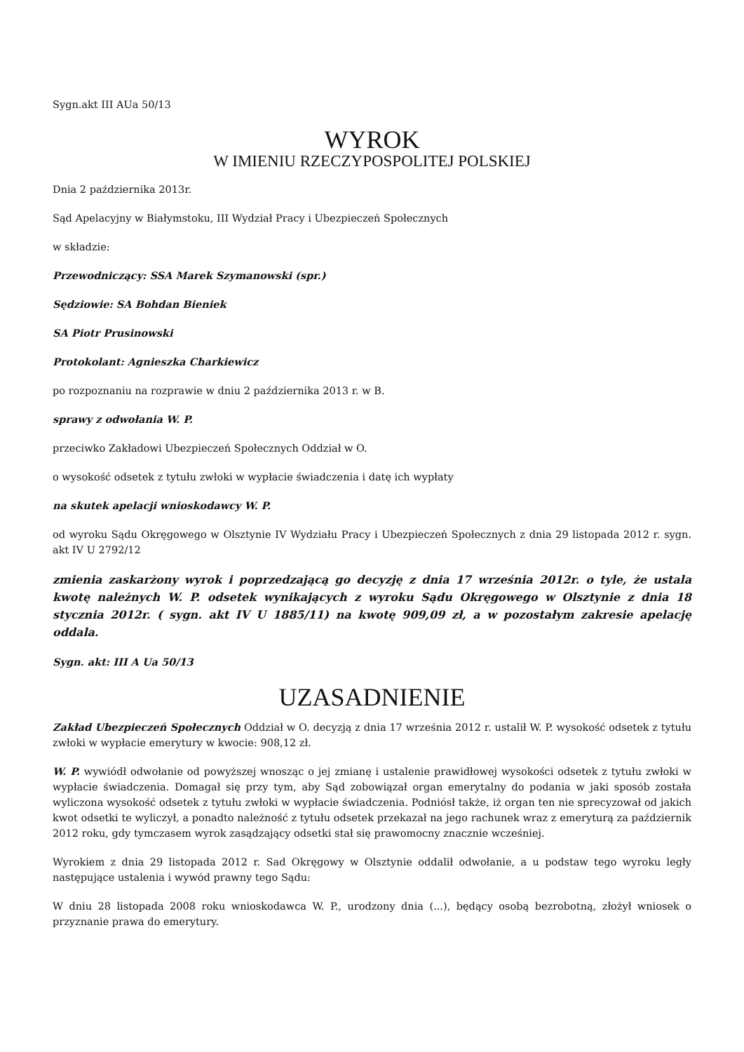Sygn.akt III AUa 50/13
WYROK
W IMIENIU RZECZYPOSPOLITEJ POLSKIEJ
Dnia 2 października 2013r.
Sąd Apelacyjny w Białymstoku, III Wydział Pracy i Ubezpieczeń Społecznych
w składzie:
Przewodniczący: SSA Marek Szymanowski (spr.)
Sędziowie: SA Bohdan Bieniek
SA Piotr Prusinowski
Protokolant: Agnieszka Charkiewicz
po rozpoznaniu na rozprawie w dniu 2 października 2013 r. w B.
sprawy z odwołania W. P.
przeciwko Zakładowi Ubezpieczeń Społecznych Oddział w O.
o wysokość odsetek z tytułu zwłoki w wypłacie świadczenia i datę ich wypłaty
na skutek apelacji wnioskodawcy W. P.
od wyroku Sądu Okręgowego w Olsztynie IV Wydziału Pracy i Ubezpieczeń Społecznych z dnia 29 listopada 2012 r. sygn. akt IV U 2792/12
zmienia zaskarżony wyrok i poprzedzającą go decyzję z dnia 17 września 2012r. o tyle, że ustala kwotę należnych W. P. odsetek wynikających z wyroku Sądu Okręgowego w Olsztynie z dnia 18 stycznia 2012r. ( sygn. akt IV U 1885/11) na kwotę 909,09 zł, a w pozostałym zakresie apelację oddala.
Sygn. akt: III A Ua 50/13
UZASADNIENIE
Zakład Ubezpieczeń Społecznych Oddział w O. decyzją z dnia 17 września 2012 r. ustalił W. P. wysokość odsetek z tytułu zwłoki w wypłacie emerytury w kwocie: 908,12 zł.
W. P. wywiódł odwołanie od powyższej wnosząc o jej zmianę i ustalenie prawidłowej wysokości odsetek z tytułu zwłoki w wypłacie świadczenia. Domagał się przy tym, aby Sąd zobowiązał organ emerytalny do podania w jaki sposób została wyliczona wysokość odsetek z tytułu zwłoki w wypłacie świadczenia. Podniósł także, iż organ ten nie sprecyzował od jakich kwot odsetki te wyliczył, a ponadto należność z tytułu odsetek przekazał na jego rachunek wraz z emeryturą za październik 2012 roku, gdy tymczasem wyrok zasądzający odsetki stał się prawomocny znacznie wcześniej.
Wyrokiem z dnia 29 listopada 2012 r. Sad Okręgowy w Olsztynie oddalił odwołanie, a u podstaw tego wyroku legły następujące ustalenia i wywód prawny tego Sądu:
W dniu 28 listopada 2008 roku wnioskodawca W. P., urodzony dnia (...), będący osobą bezrobotną, złożył wniosek o przyznanie prawa do emerytury.